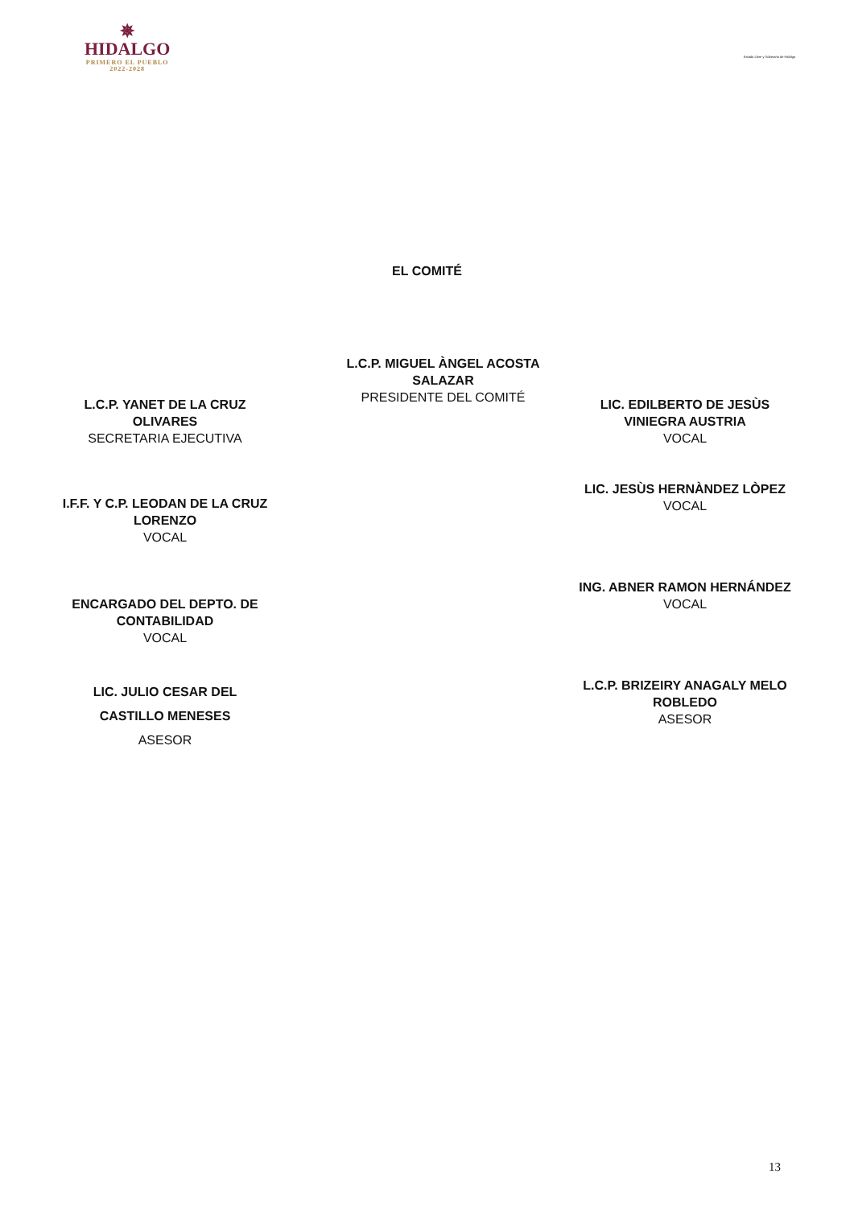✵
HIDALGO
PRIMERO EL PUEBLO
2022-2028
Estado Libre y Soberano de Hidalgo
EL COMITÉ
L.C.P. MIGUEL ÀNGEL ACOSTA
SALAZAR
PRESIDENTE DEL COMITÉ
L.C.P. YANET DE LA CRUZ
OLIVARES
SECRETARIA EJECUTIVA
I.F.F. Y C.P. LEODAN DE LA CRUZ
LORENZO
VOCAL
ENCARGADO DEL DEPTO. DE
CONTABILIDAD
VOCAL
LIC. JULIO CESAR DEL
CASTILLO MENESES
ASESOR
LIC. EDILBERTO DE JESÙS
VINIEGRA AUSTRIA
VOCAL
LIC. JESÙS HERNÀNDEZ LÒPEZ
VOCAL
ING. ABNER RAMON HERNÁNDEZ
VOCAL
L.C.P. BRIZEIRY ANAGALY MELO
ROBLEDO
ASESOR
13